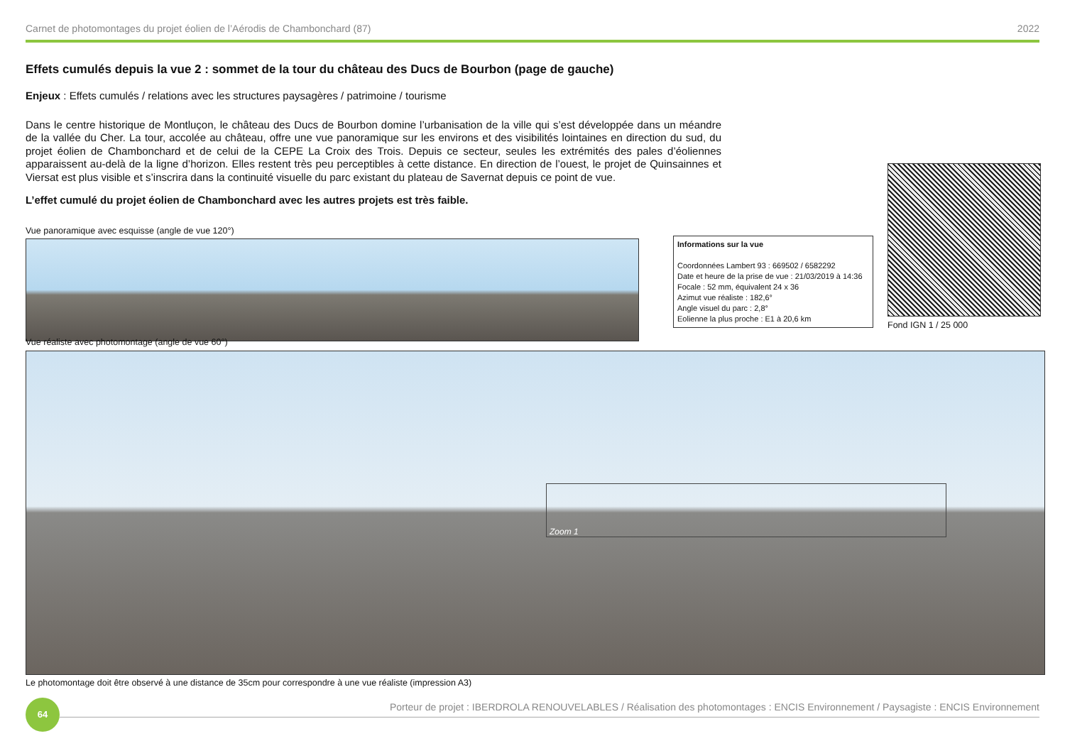Carnet de photomontages du projet éolien de l’Aérodis de Chambonchard (87) 2022
Effets cumulés depuis la vue 2 : sommet de la tour du château des Ducs de Bourbon (page de gauche)
Enjeux : Effets cumulés / relations avec les structures paysagères / patrimoine / tourisme
Dans le centre historique de Montluçon, le château des Ducs de Bourbon domine l’urbanisation de la ville qui s’est développée dans un méandre de la vallée du Cher. La tour, accolée au château, offre une vue panoramique sur les environs et des visibilités lointaines en direction du sud, du projet éolien de Chambonchard et de celui de la CEPE La Croix des Trois. Depuis ce secteur, seules les extrémités des pales d’éoliennes apparaissent au-delà de la ligne d’horizon. Elles restent très peu perceptibles à cette distance. En direction de l’ouest, le projet de Quinsainnes et Viersat est plus visible et s’inscrira dans la continuité visuelle du parc existant du plateau de Savernat depuis ce point de vue.
L’effet cumulé du projet éolien de Chambonchard avec les autres projets est très faible.
Vue panoramique avec esquisse (angle de vue 120°)
Informations sur la vue
Coordonnées Lambert 93 : 669502 / 6582292
Date et heure de la prise de vue : 21/03/2019 à 14:36
Focale : 52 mm, équivalent 24 x 36
Azimut vue réaliste : 182,6°
Angle visuel du parc : 2,8°
Eolienne la plus proche : E1 à 20,6 km
Fond IGN 1 / 25 000
Vue réaliste avec photomontage (angle de vue 60°)
Zoom 1
Le photomontage doit être observé à une distance de 35cm pour correspondre à une vue réaliste (impression A3)
64
Porteur de projet : IBERDROLA RENOUVELABLES / Réalisation des photomontages : ENCIS Environnement / Paysagiste : ENCIS Environnement